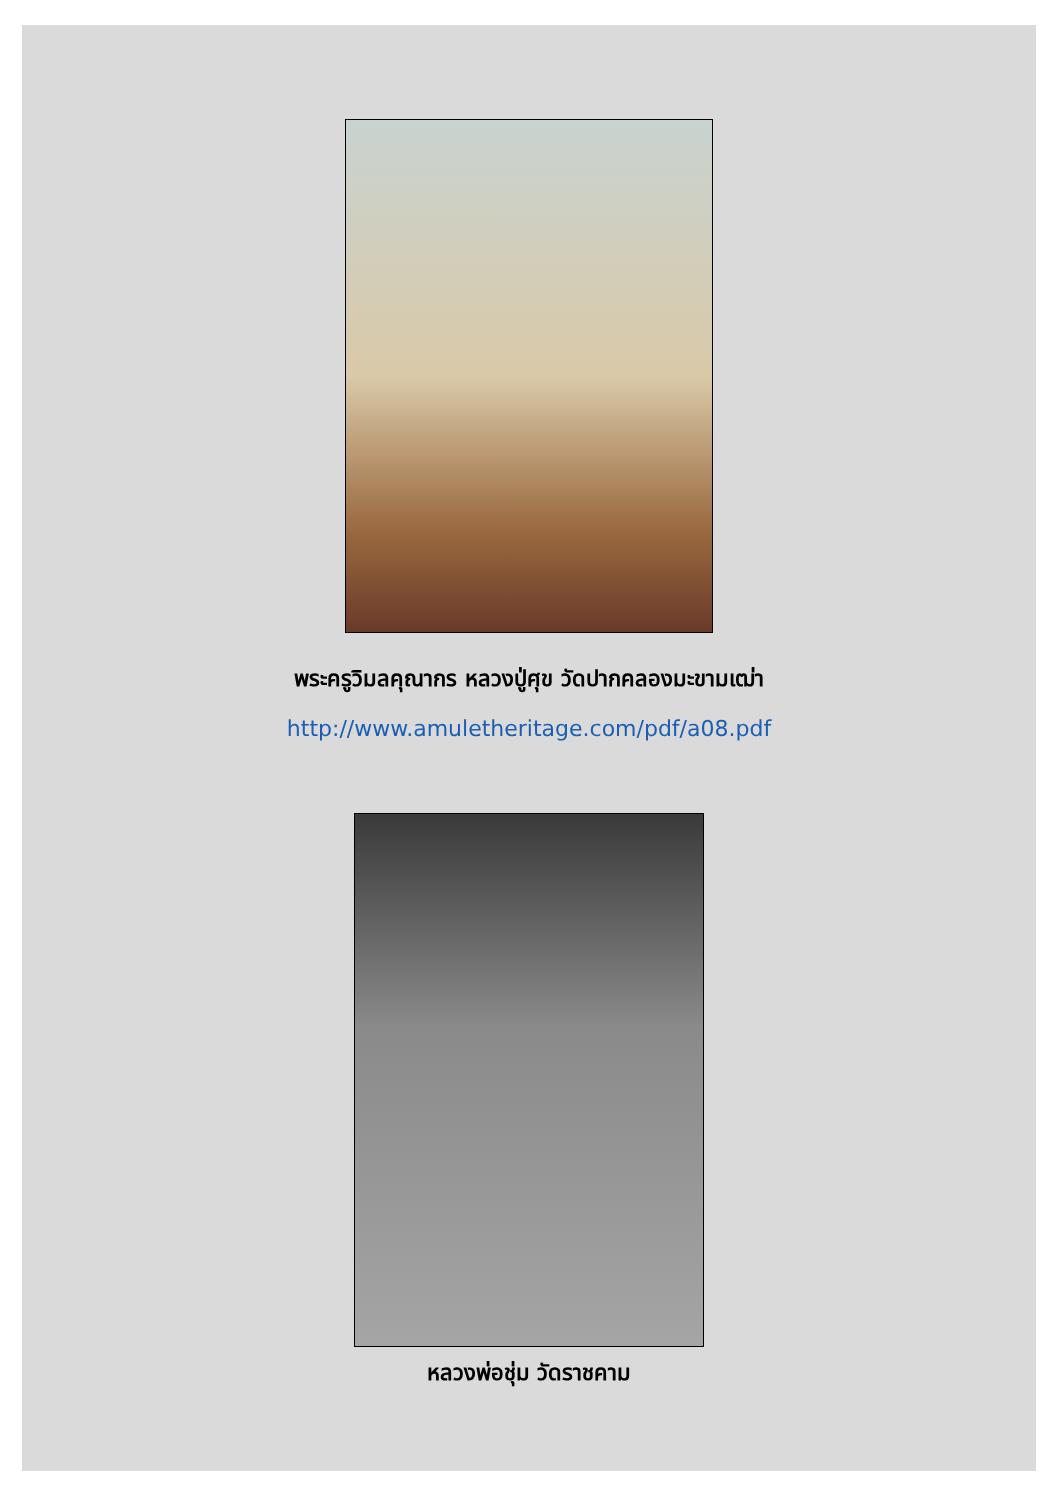พระครูวิมลคุณากร หลวงปู่ศุข วัดปากคลองมะขามเฒ่า
http://www.amuletheritage.com/pdf/a08.pdf
หลวงพ่อชุ่ม วัดราชคาม